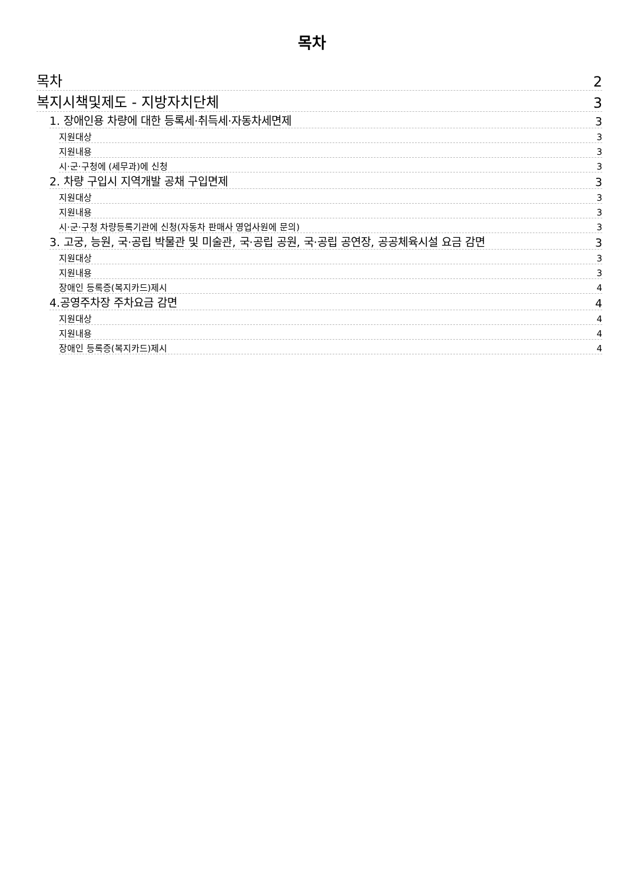목차
목차 2
복지시책및제도 - 지방자치단체 3
1. 장애인용 차량에 대한 등록세·취득세·자동차세면제 3
지원대상 3
지원내용 3
시·군·구청에 (세무과)에 신청 3
2. 차량 구입시 지역개발 공채 구입면제 3
지원대상 3
지원내용 3
시·군·구청 차량등록기관에 신청(자동차 판매사 영업사원에 문의) 3
3. 고궁, 능원, 국·공립 박물관 및 미술관, 국·공립 공원, 국·공립 공연장, 공공체육시설 요금 감면 3
지원대상 3
지원내용 3
장애인 등록증(복지카드)제시 4
4.공영주차장 주차요금 감면 4
지원대상 4
지원내용 4
장애인 등록증(복지카드)제시 4